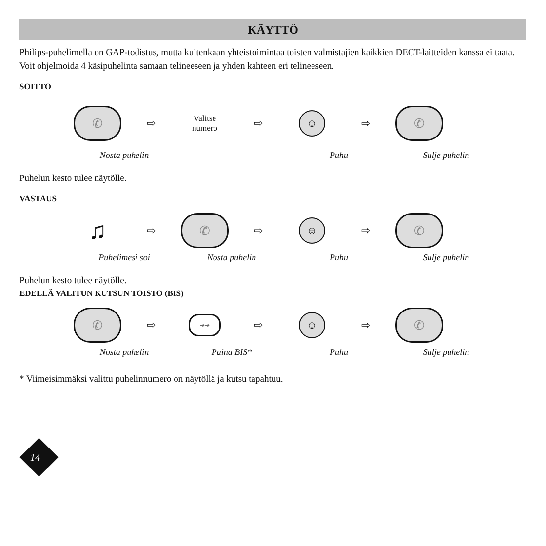KÄYTTÖ
Philips-puhelimella on GAP-todistus, mutta kuitenkaan yhteistoimintaa toisten valmistajien kaikkien DECT-laitteiden kanssa ei taata.
Voit ohjelmoida 4 käsipuhelinta samaan telineeseen ja yhden kahteen eri telineeseen.
SOITTO
✆
⇨
Valitse
numero
⇨
☺
⇨
✆
Nosta puhelin Puhu Sulje puhelin
Puhelun kesto tulee näytölle.
VASTAUS
♫
⇨
✆
⇨
☺
⇨
✆
Puhelimesi soi Nosta puhelin Puhu Sulje puhelin
Puhelun kesto tulee näytölle.
EDELLÄ VALITUN KUTSUN TOISTO (BIS)
✆
⇨
➔➔
⇨
☺
⇨
✆
Nosta puhelin Paina BIS* Puhu Sulje puhelin
* Viimeisimmäksi valittu puhelinnumero on näytöllä ja kutsu tapahtuu.
14